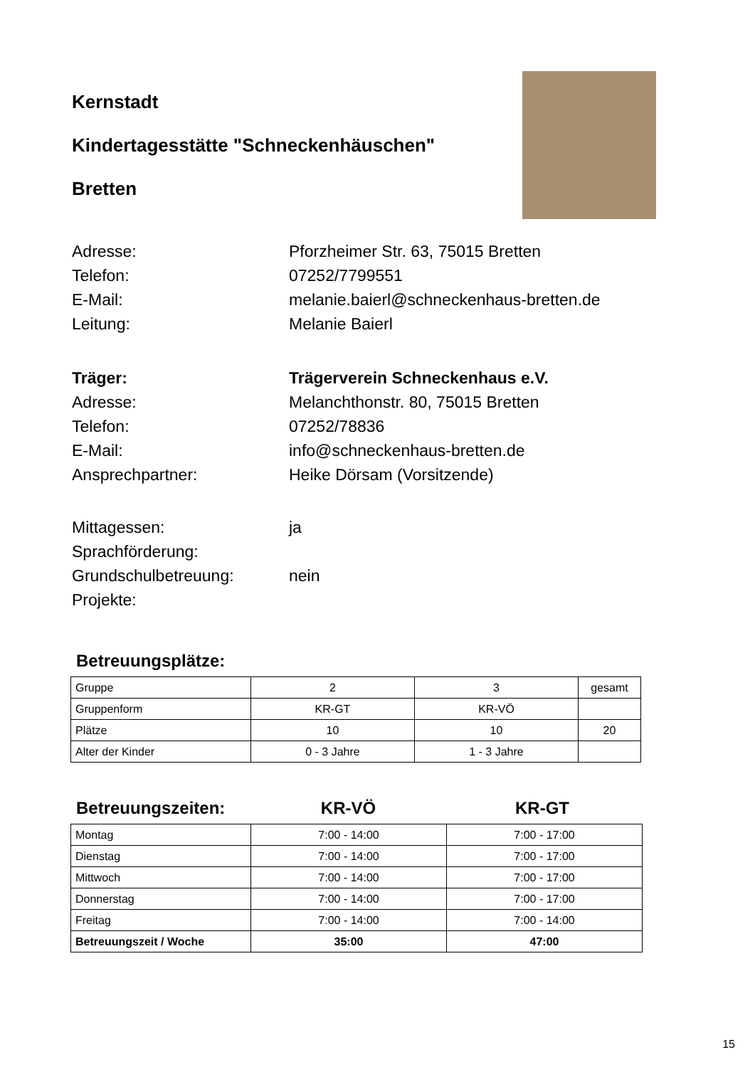Kernstadt
Kindertagesstätte "Schneckenhäuschen"
Bretten
Adresse: Pforzheimer Str. 63, 75015 Bretten
Telefon: 07252/7799551
E-Mail: melanie.baierl@schneckenhaus-bretten.de
Leitung: Melanie Baierl
Träger: Trägerverein Schneckenhaus e.V.
Adresse: Melanchthonstr. 80, 75015 Bretten
Telefon: 07252/78836
E-Mail: info@schneckenhaus-bretten.de
Ansprechpartner: Heike Dörsam (Vorsitzende)
Mittagessen: ja
Sprachförderung:
Grundschulbetreuung: nein
Projekte:
Betreuungsplätze:
| Gruppe | 2 | 3 | gesamt |
| Gruppenform | KR-GT | KR-VÖ | |
| Plätze | 10 | 10 | 20 |
| Alter der Kinder | 0 - 3 Jahre | 1 - 3 Jahre | |
Betreuungszeiten: KR-VÖ KR-GT
| Montag | 7:00 - 14:00 | 7:00 - 17:00 |
| Dienstag | 7:00 - 14:00 | 7:00 - 17:00 |
| Mittwoch | 7:00 - 14:00 | 7:00 - 17:00 |
| Donnerstag | 7:00 - 14:00 | 7:00 - 17:00 |
| Freitag | 7:00 - 14:00 | 7:00 - 14:00 |
| Betreuungszeit / Woche | 35:00 | 47:00 |
15